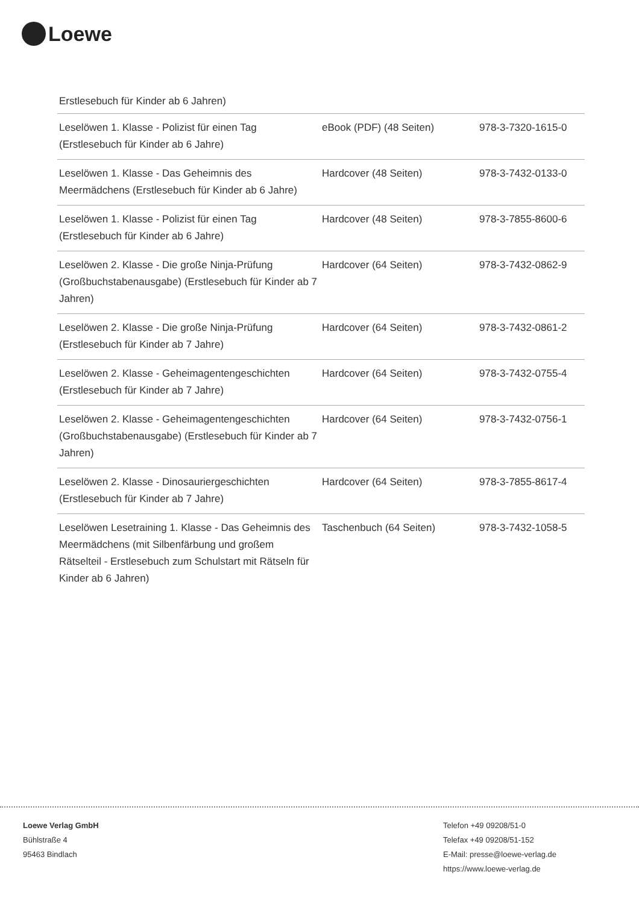Loewe
Erstlesebuch für Kinder ab 6 Jahren)
| Leselöwen 1. Klasse - Polizist für einen Tag (Erstlesebuch für Kinder ab 6 Jahre) | eBook (PDF) (48 Seiten) | 978-3-7320-1615-0 |
| Leselöwen 1. Klasse - Das Geheimnis des Meermädchens (Erstlesebuch für Kinder ab 6 Jahre) | Hardcover (48 Seiten) | 978-3-7432-0133-0 |
| Leselöwen 1. Klasse - Polizist für einen Tag (Erstlesebuch für Kinder ab 6 Jahre) | Hardcover (48 Seiten) | 978-3-7855-8600-6 |
| Leselöwen 2. Klasse - Die große Ninja-Prüfung (Großbuchstabenausgabe) (Erstlesebuch für Kinder ab 7 Jahren) | Hardcover (64 Seiten) | 978-3-7432-0862-9 |
| Leselöwen 2. Klasse - Die große Ninja-Prüfung (Erstlesebuch für Kinder ab 7 Jahre) | Hardcover (64 Seiten) | 978-3-7432-0861-2 |
| Leselöwen 2. Klasse - Geheimagentengeschichten (Erstlesebuch für Kinder ab 7 Jahre) | Hardcover (64 Seiten) | 978-3-7432-0755-4 |
| Leselöwen 2. Klasse - Geheimagentengeschichten (Großbuchstabenausgabe) (Erstlesebuch für Kinder ab 7 Jahren) | Hardcover (64 Seiten) | 978-3-7432-0756-1 |
| Leselöwen 2. Klasse - Dinosauriergeschichten (Erstlesebuch für Kinder ab 7 Jahre) | Hardcover (64 Seiten) | 978-3-7855-8617-4 |
| Leselöwen Lesetraining 1. Klasse - Das Geheimnis des Meermädchens (mit Silbenfärbung und großem Rätselteil - Erstlesebuch zum Schulstart mit Rätseln für Kinder ab 6 Jahren) | Taschenbuch (64 Seiten) | 978-3-7432-1058-5 |
Loewe Verlag GmbH
Bühlstraße 4
95463 Bindlach
Telefon +49 09208/51-0
Telefax +49 09208/51-152
E-Mail: presse@loewe-verlag.de
https://www.loewe-verlag.de